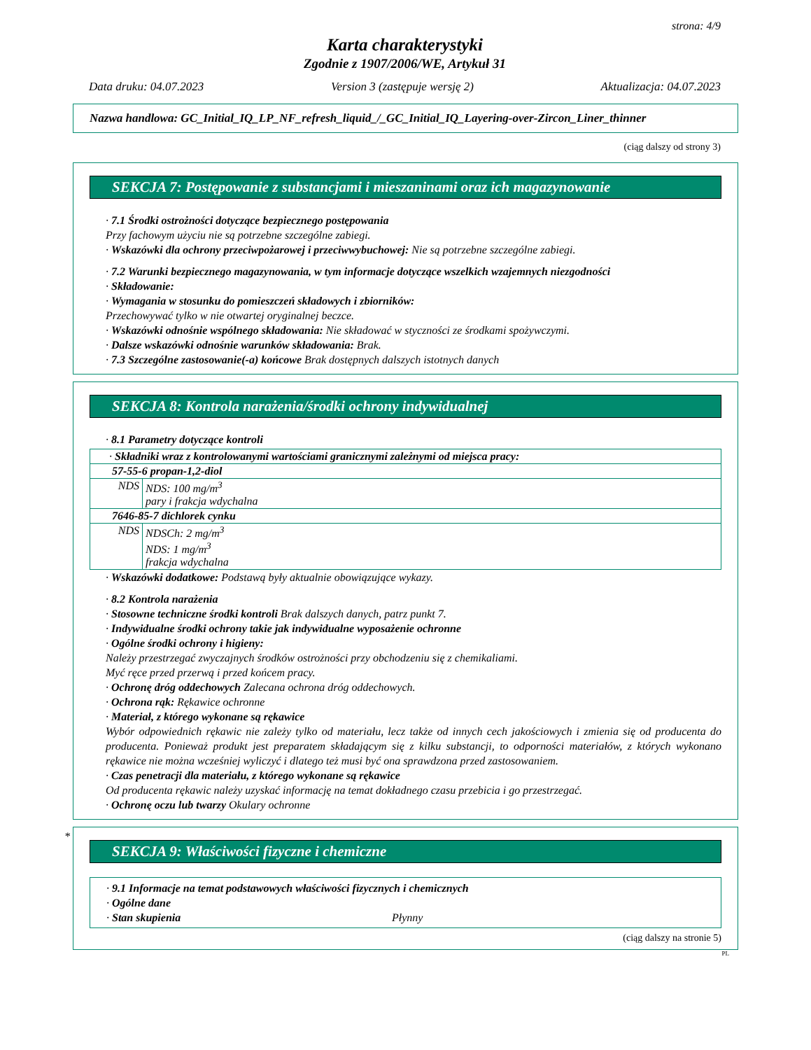strona: 4/9
Karta charakterystyki
Zgodnie z 1907/2006/WE, Artykuł 31
Data druku: 04.07.2023 Version 3 (zastępuje wersję 2) Aktualizacja: 04.07.2023
Nazwa handlowa: GC_Initial_IQ_LP_NF_refresh_liquid_/_GC_Initial_IQ_Layering-over-Zircon_Liner_thinner
(ciąg dalszy od strony 3)
SEKCJA 7: Postępowanie z substancjami i mieszaninami oraz ich magazynowanie
· 7.1 Środki ostrożności dotyczące bezpiecznego postępowania
Przy fachowym użyciu nie są potrzebne szczególne zabiegi.
· Wskazówki dla ochrony przeciwpożarowej i przeciwwybuchowej: Nie są potrzebne szczególne zabiegi.
· 7.2 Warunki bezpiecznego magazynowania, w tym informacje dotyczące wszelkich wzajemnych niezgodności
· Składowanie:
· Wymagania w stosunku do pomieszczeń składowych i zbiorników:
Przechowywać tylko w nie otwartej oryginalnej beczce.
· Wskazówki odnośnie wspólnego składowania: Nie składować w styczności ze środkami spożywczymi.
· Dalsze wskazówki odnośnie warunków składowania: Brak.
· 7.3 Szczególne zastosowanie(-a) końcowe Brak dostępnych dalszych istotnych danych
SEKCJA 8: Kontrola narażenia/środki ochrony indywidualnej
· 8.1 Parametry dotyczące kontroli
| · Składniki wraz z kontrolowanymi wartościami granicznymi zależnymi od miejsca pracy: | |
| 57-55-6 propan-1,2-diol | |
| NDS | NDS: 100 mg/m<sup>3</sup> pary i frakcja wdychalna |
| 7646-85-7 dichlorek cynku | |
| NDS | NDSCh: 2 mg/m<sup>3</sup> NDS: 1 mg/m<sup>3</sup> frakcja wdychalna |
· Wskazówki dodatkowe: Podstawą były aktualnie obowiązujące wykazy.
· 8.2 Kontrola narażenia
· Stosowne techniczne środki kontroli Brak dalszych danych, patrz punkt 7.
· Indywidualne środki ochrony takie jak indywidualne wyposażenie ochronne
· Ogólne środki ochrony i higieny:
Należy przestrzegać zwyczajnych środków ostrożności przy obchodzeniu się z chemikaliami.
Myć ręce przed przerwą i przed końcem pracy.
· Ochronę dróg oddechowych Zalecana ochrona dróg oddechowych.
· Ochrona rąk: Rękawice ochronne
· Materiał, z którego wykonane są rękawice
Wybór odpowiednich rękawic nie zależy tylko od materiału, lecz także od innych cech jakościowych i zmienia się od producenta do producenta. Ponieważ produkt jest preparatem składającym się z kilku substancji, to odporności materiałów, z których wykonano rękawice nie można wcześniej wyliczyć i dlatego też musi być ona sprawdzona przed zastosowaniem.
· Czas penetracji dla materiału, z którego wykonane są rękawice
Od producenta rękawic należy uzyskać informację na temat dokładnego czasu przebicia i go przestrzegać.
· Ochronę oczu lub twarzy Okulary ochronne
*
SEKCJA 9: Właściwości fizyczne i chemiczne
· 9.1 Informacje na temat podstawowych właściwości fizycznych i chemicznych
· Ogólne dane
· Stan skupienia Płynny
(ciąg dalszy na stronie 5)
PL